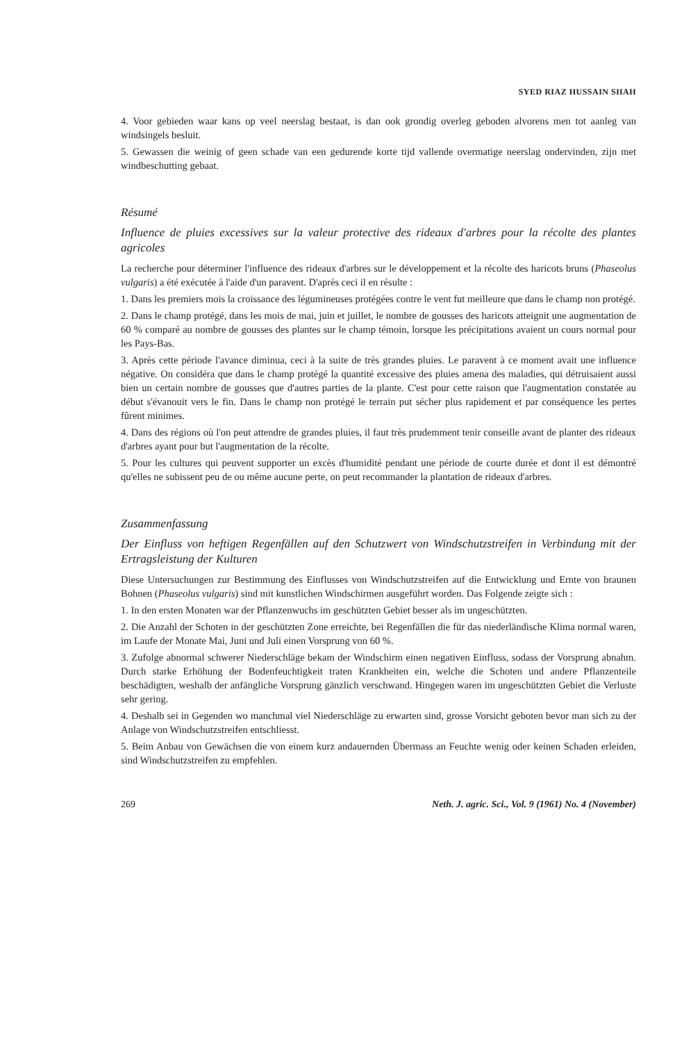SYED RIAZ HUSSAIN SHAH
4. Voor gebieden waar kans op veel neerslag bestaat, is dan ook grondig overleg geboden alvorens men tot aanleg van windsingels besluit.
5. Gewassen die weinig of geen schade van een gedurende korte tijd vallende overmatige neerslag ondervinden, zijn met windbeschutting gebaat.
Résumé
Influence de pluies excessives sur la valeur protective des rideaux d'arbres pour la récolte des plantes agricoles
La recherche pour déterminer l'influence des rideaux d'arbres sur le développement et la récolte des haricots bruns (Phaseolus vulgaris) a été exécutée à l'aide d'un paravent. D'après ceci il en résulte :
1. Dans les premiers mois la croissance des légumineuses protégées contre le vent fut meilleure que dans le champ non protégé.
2. Dans le champ protégé, dans les mois de mai, juin et juillet, le nombre de gousses des haricots atteignit une augmentation de 60 % comparé au nombre de gousses des plantes sur le champ témoin, lorsque les précipitations avaient un cours normal pour les Pays-Bas.
3. Après cette période l'avance diminua, ceci à la suite de très grandes pluies. Le paravent à ce moment avait une influence négative. On considéra que dans le champ protégé la quantité excessive des pluies amena des maladies, qui détruisaient aussi bien un certain nombre de gousses que d'autres parties de la plante. C'est pour cette raison que l'augmentation constatée au début s'évanouit vers le fin. Dans le champ non protégé le terrain put sécher plus rapidement et par conséquence les pertes fûrent minimes.
4. Dans des régions où l'on peut attendre de grandes pluies, il faut très prudemment tenir conseille avant de planter des rideaux d'arbres ayant pour but l'augmentation de la récolte.
5. Pour les cultures qui peuvent supporter un excès d'humidité pendant une période de courte durée et dont il est démontré qu'elles ne subissent peu de ou même aucune perte, on peut recommander la plantation de rideaux d'arbres.
Zusammenfassung
Der Einfluss von heftigen Regenfällen auf den Schutzwert von Windschutzstreifen in Verbindung mit der Ertragsleistung der Kulturen
Diese Untersuchungen zur Bestimmung des Einflusses von Windschutzstreifen auf die Entwicklung und Ernte von braunen Bohnen (Phaseolus vulgaris) sind mit kunstlichen Windschirmen ausgeführt worden. Das Folgende zeigte sich :
1. In den ersten Monaten war der Pflanzenwuchs im geschützten Gebiet besser als im ungeschützten.
2. Die Anzahl der Schoten in der geschützten Zone erreichte, bei Regenfällen die für das niederländische Klima normal waren, im Laufe der Monate Mai, Juni und Juli einen Vorsprung von 60 %.
3. Zufolge abnormal schwerer Niederschläge bekam der Windschirm einen negativen Einfluss, sodass der Vorsprung abnahm. Durch starke Erhöhung der Bodenfeuchtigkeit traten Krankheiten ein, welche die Schoten und andere Pflanzenteile beschädigten, weshalb der anfängliche Vorsprung gänzlich verschwand. Hingegen waren im ungeschützten Gebiet die Verluste sehr gering.
4. Deshalb sei in Gegenden wo manchmal viel Niederschläge zu erwarten sind, grosse Vorsicht geboten bevor man sich zu der Anlage von Windschutzstreifen entschliesst.
5. Beim Anbau von Gewächsen die von einem kurz andauernden Übermass an Feuchte wenig oder keinen Schaden erleiden, sind Windschutzstreifen zu empfehlen.
269 Neth. J. agric. Sci., Vol. 9 (1961) No. 4 (November)